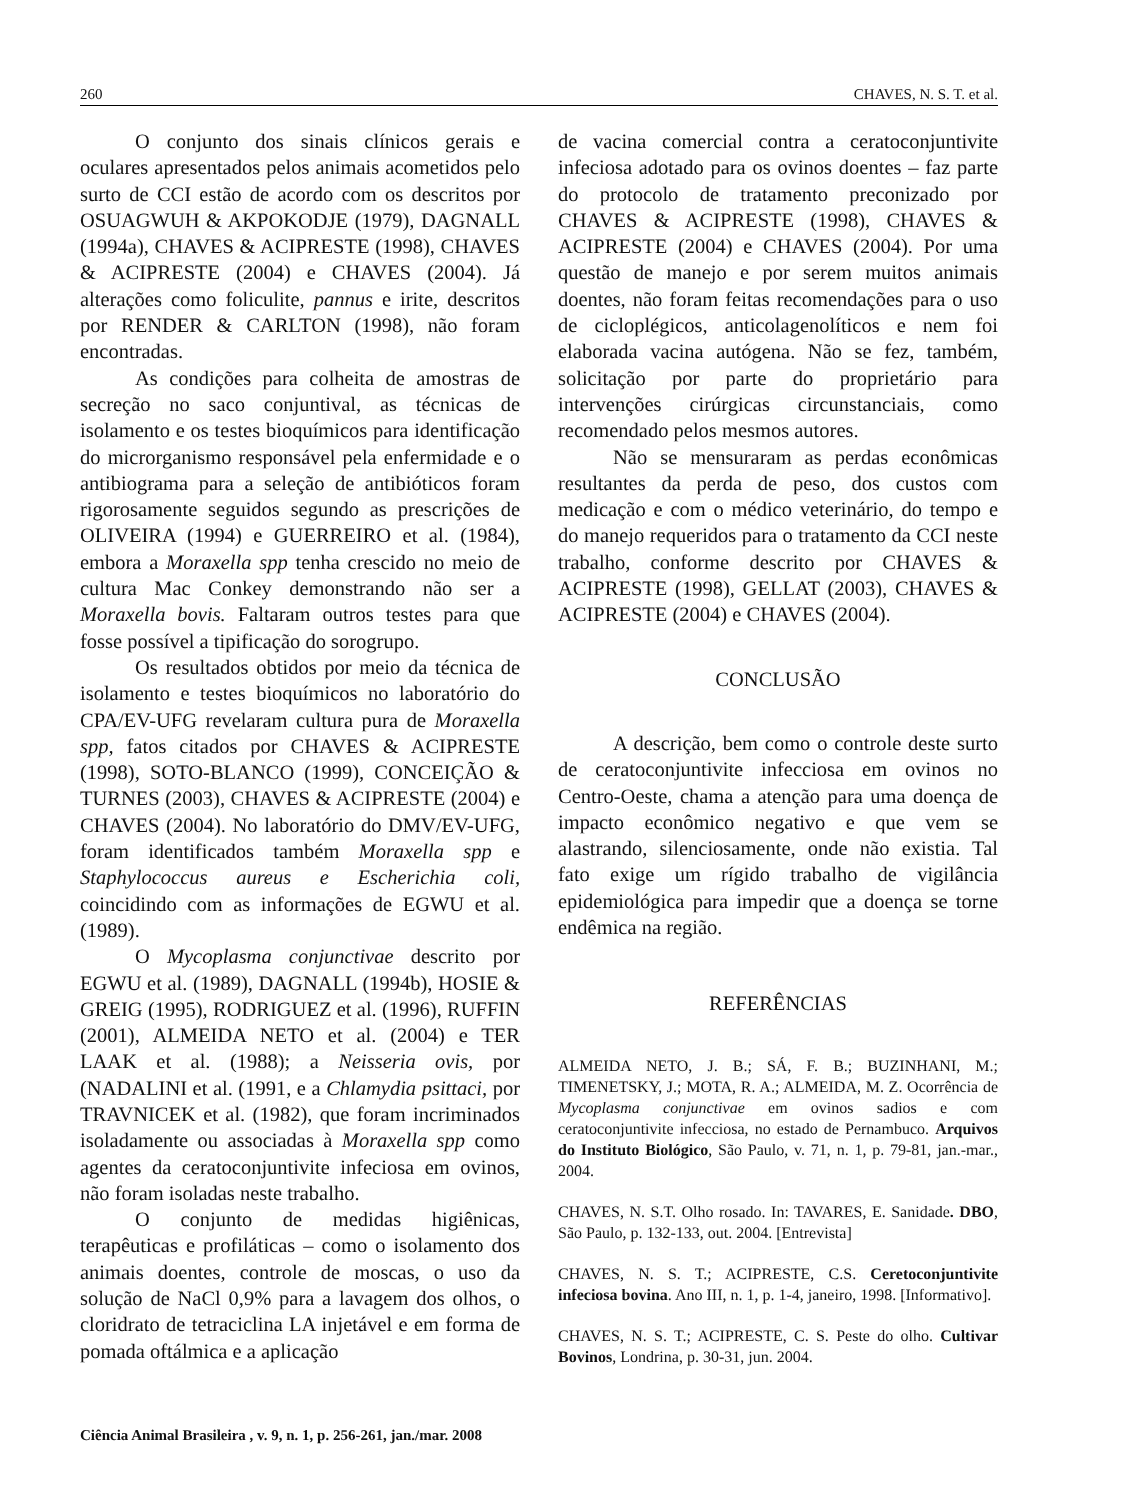260 CHAVES, N. S. T. et al.
O conjunto dos sinais clínicos gerais e oculares apresentados pelos animais acometidos pelo surto de CCI estão de acordo com os descritos por OSUAGWUH & AKPOKODJE (1979), DAGNALL (1994a), CHAVES & ACIPRESTE (1998), CHAVES & ACIPRESTE (2004) e CHAVES (2004). Já alterações como foliculite, pannus e irite, descritos por RENDER & CARLTON (1998), não foram encontradas.
As condições para colheita de amostras de secreção no saco conjuntival, as técnicas de isolamento e os testes bioquímicos para identificação do microrganismo responsável pela enfermidade e o antibiograma para a seleção de antibióticos foram rigorosamente seguidos segundo as prescrições de OLIVEIRA (1994) e GUERREIRO et al. (1984), embora a Moraxella spp tenha crescido no meio de cultura Mac Conkey demonstrando não ser a Moraxella bovis. Faltaram outros testes para que fosse possível a tipificação do sorogrupo.
Os resultados obtidos por meio da técnica de isolamento e testes bioquímicos no laboratório do CPA/EV-UFG revelaram cultura pura de Moraxella spp, fatos citados por CHAVES & ACIPRESTE (1998), SOTO-BLANCO (1999), CONCEIÇÃO & TURNES (2003), CHAVES & ACIPRESTE (2004) e CHAVES (2004). No laboratório do DMV/EV-UFG, foram identificados também Moraxella spp e Staphylococcus aureus e Escherichia coli, coincidindo com as informações de EGWU et al. (1989).
O Mycoplasma conjunctivae descrito por EGWU et al. (1989), DAGNALL (1994b), HOSIE & GREIG (1995), RODRIGUEZ et al. (1996), RUFFIN (2001), ALMEIDA NETO et al. (2004) e TER LAAK et al. (1988); a Neisseria ovis, por (NADALINI et al. (1991, e a Chlamydia psittaci, por TRAVNICEK et al. (1982), que foram incriminados isoladamente ou associadas à Moraxella spp como agentes da ceratoconjuntivite infeciosa em ovinos, não foram isoladas neste trabalho.
O conjunto de medidas higiênicas, terapêuticas e profiláticas – como o isolamento dos animais doentes, controle de moscas, o uso da solução de NaCl 0,9% para a lavagem dos olhos, o cloridrato de tetraciclina LA injetável e em forma de pomada oftálmica e a aplicação
de vacina comercial contra a ceratoconjuntivite infeciosa adotado para os ovinos doentes – faz parte do protocolo de tratamento preconizado por CHAVES & ACIPRESTE (1998), CHAVES & ACIPRESTE (2004) e CHAVES (2004). Por uma questão de manejo e por serem muitos animais doentes, não foram feitas recomendações para o uso de cicloplégicos, anticolagenolíticos e nem foi elaborada vacina autógena. Não se fez, também, solicitação por parte do proprietário para intervenções cirúrgicas circunstanciais, como recomendado pelos mesmos autores.
Não se mensuraram as perdas econômicas resultantes da perda de peso, dos custos com medicação e com o médico veterinário, do tempo e do manejo requeridos para o tratamento da CCI neste trabalho, conforme descrito por CHAVES & ACIPRESTE (1998), GELLAT (2003), CHAVES & ACIPRESTE (2004) e CHAVES (2004).
CONCLUSÃO
A descrição, bem como o controle deste surto de ceratoconjuntivite infecciosa em ovinos no Centro-Oeste, chama a atenção para uma doença de impacto econômico negativo e que vem se alastrando, silenciosamente, onde não existia. Tal fato exige um rígido trabalho de vigilância epidemiológica para impedir que a doença se torne endêmica na região.
REFERÊNCIAS
ALMEIDA NETO, J. B.; SÁ, F. B.; BUZINHANI, M.; TIMENETSKY, J.; MOTA, R. A.; ALMEIDA, M. Z. Ocorrência de Mycoplasma conjunctivae em ovinos sadios e com ceratoconjuntivite infecciosa, no estado de Pernambuco. Arquivos do Instituto Biológico, São Paulo, v. 71, n. 1, p. 79-81, jan.-mar., 2004.
CHAVES, N. S.T. Olho rosado. In: TAVARES, E. Sanidade. DBO, São Paulo, p. 132-133, out. 2004. [Entrevista]
CHAVES, N. S. T.; ACIPRESTE, C.S. Ceretoconjuntivite infeciosa bovina. Ano III, n. 1, p. 1-4, janeiro, 1998. [Informativo].
CHAVES, N. S. T.; ACIPRESTE, C. S. Peste do olho. Cultivar Bovinos, Londrina, p. 30-31, jun. 2004.
Ciência Animal Brasileira , v. 9, n. 1, p. 256-261, jan./mar. 2008